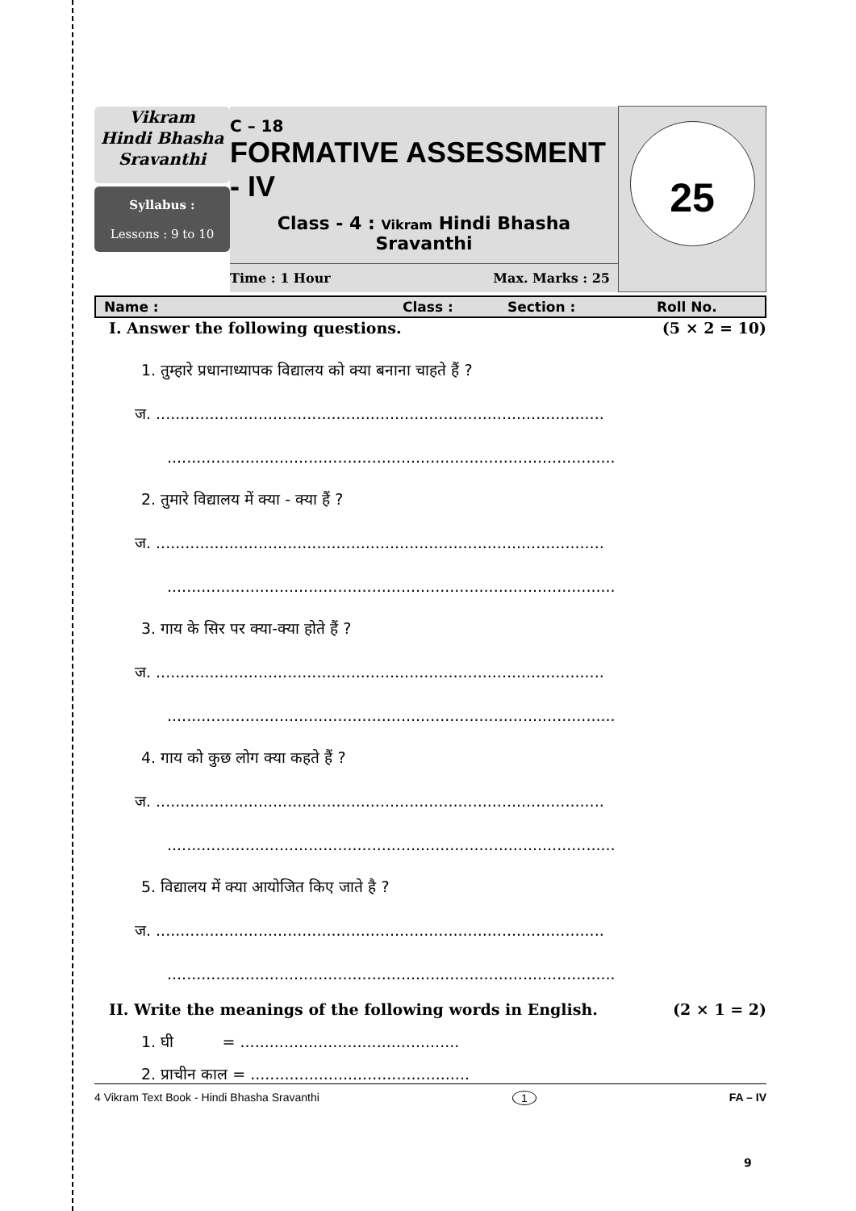| Vikram Hindi Bhasha Sravanthi Syllabus : Lessons : 9 to 10 | C – 18 FORMATIVE ASSESSMENT - IV Class - 4 : Vikram Hindi Bhasha Sravanthi Time : 1 Hour Max. Marks : 25 | 25 |
Name : Class : Section : Roll No.
I. Answer the following questions. (5 × 2 = 10)
1. तुम्हारे प्रधानाध्यापक विद्यालय को क्या बनाना चाहते हैं ?
ज. ............................................................................................
............................................................................................
2. तुमारे विद्यालय में क्या - क्या हैं ?
ज. ............................................................................................
............................................................................................
3. गाय के सिर पर क्या-क्या होते हैं ?
ज. ............................................................................................
............................................................................................
4. गाय को कुछ लोग क्या कहते हैं ?
ज. ............................................................................................
............................................................................................
5. विद्यालय में क्या आयोजित किए जाते है ?
ज. ............................................................................................
............................................................................................
II. Write the meanings of the following words in English. (2 × 1 = 2)
1. घी = .............................................
2. प्राचीन काल = .............................................
4 Vikram Text Book - Hindi Bhasha Sravanthi 1 FA – IV
9